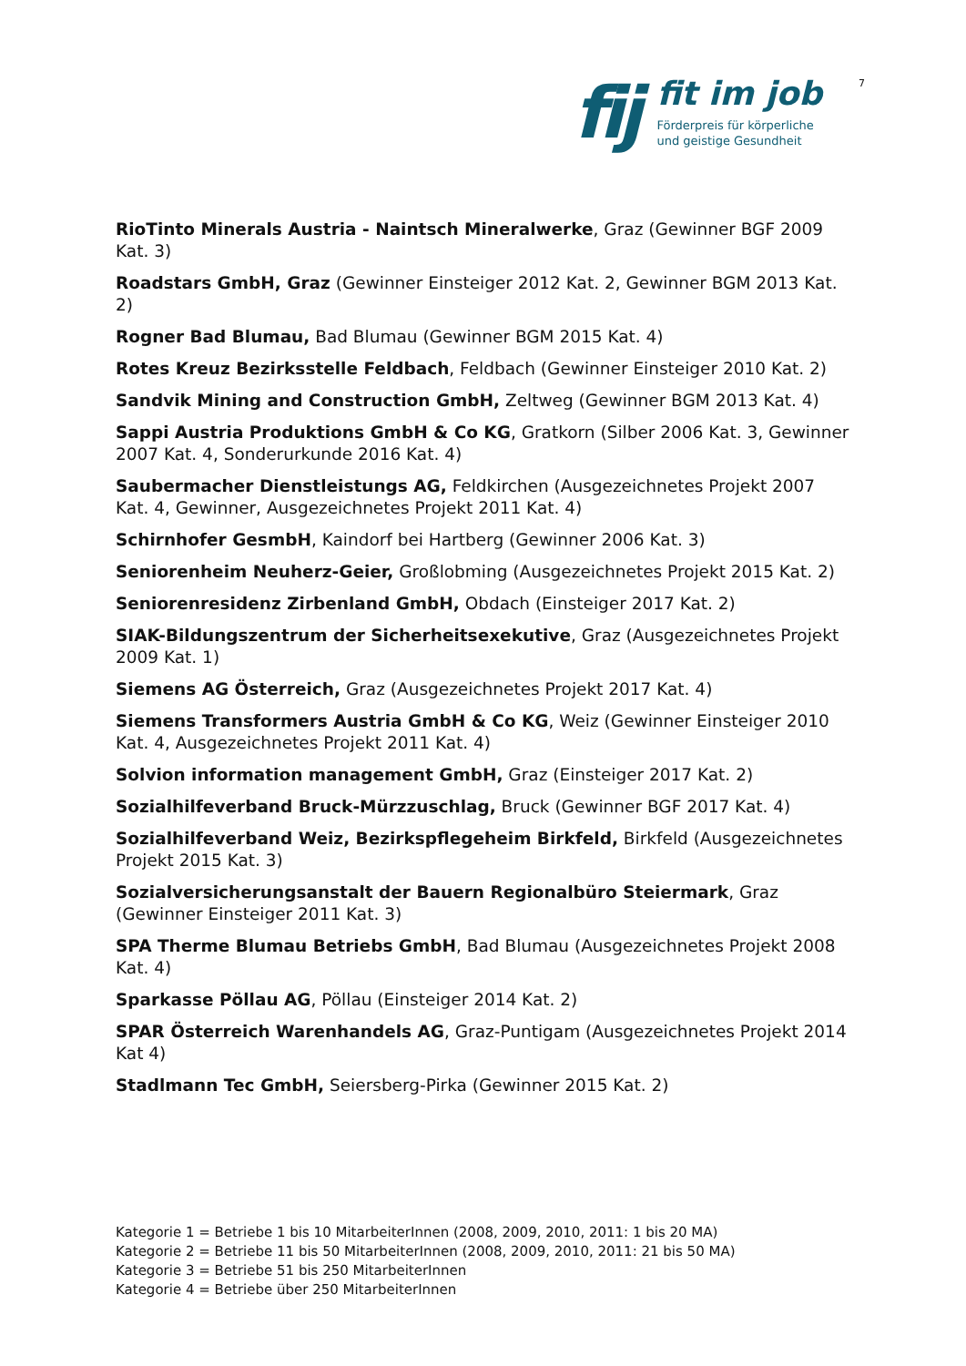7
fij
fit im job
Förderpreis für körperliche
und geistige Gesundheit
RioTinto Minerals Austria - Naintsch Mineralwerke, Graz (Gewinner BGF 2009 Kat. 3)
Roadstars GmbH, Graz (Gewinner Einsteiger 2012 Kat. 2, Gewinner BGM 2013 Kat. 2)
Rogner Bad Blumau, Bad Blumau (Gewinner BGM 2015 Kat. 4)
Rotes Kreuz Bezirksstelle Feldbach, Feldbach (Gewinner Einsteiger 2010 Kat. 2)
Sandvik Mining and Construction GmbH, Zeltweg (Gewinner BGM 2013 Kat. 4)
Sappi Austria Produktions GmbH & Co KG, Gratkorn (Silber 2006 Kat. 3, Gewinner 2007 Kat. 4, Sonderurkunde 2016 Kat. 4)
Saubermacher Dienstleistungs AG, Feldkirchen (Ausgezeichnetes Projekt 2007 Kat. 4, Gewinner, Ausgezeichnetes Projekt 2011 Kat. 4)
Schirnhofer GesmbH, Kaindorf bei Hartberg (Gewinner 2006 Kat. 3)
Seniorenheim Neuherz-Geier, Großlobming (Ausgezeichnetes Projekt 2015 Kat. 2)
Seniorenresidenz Zirbenland GmbH, Obdach (Einsteiger 2017 Kat. 2)
SIAK-Bildungszentrum der Sicherheitsexekutive, Graz (Ausgezeichnetes Projekt 2009 Kat. 1)
Siemens AG Österreich, Graz (Ausgezeichnetes Projekt 2017 Kat. 4)
Siemens Transformers Austria GmbH & Co KG, Weiz (Gewinner Einsteiger 2010 Kat. 4, Ausgezeichnetes Projekt 2011 Kat. 4)
Solvion information management GmbH, Graz (Einsteiger 2017 Kat. 2)
Sozialhilfeverband Bruck-Mürzzuschlag, Bruck (Gewinner BGF 2017 Kat. 4)
Sozialhilfeverband Weiz, Bezirkspflegeheim Birkfeld, Birkfeld (Ausgezeichnetes Projekt 2015 Kat. 3)
Sozialversicherungsanstalt der Bauern Regionalbüro Steiermark, Graz (Gewinner Einsteiger 2011 Kat. 3)
SPA Therme Blumau Betriebs GmbH, Bad Blumau (Ausgezeichnetes Projekt 2008 Kat. 4)
Sparkasse Pöllau AG, Pöllau (Einsteiger 2014 Kat. 2)
SPAR Österreich Warenhandels AG, Graz-Puntigam (Ausgezeichnetes Projekt 2014 Kat 4)
Stadlmann Tec GmbH, Seiersberg-Pirka (Gewinner 2015 Kat. 2)
Kategorie 1 = Betriebe 1 bis 10 MitarbeiterInnen (2008, 2009, 2010, 2011: 1 bis 20 MA)
Kategorie 2 = Betriebe 11 bis 50 MitarbeiterInnen (2008, 2009, 2010, 2011: 21 bis 50 MA)
Kategorie 3 = Betriebe 51 bis 250 MitarbeiterInnen
Kategorie 4 = Betriebe über 250 MitarbeiterInnen